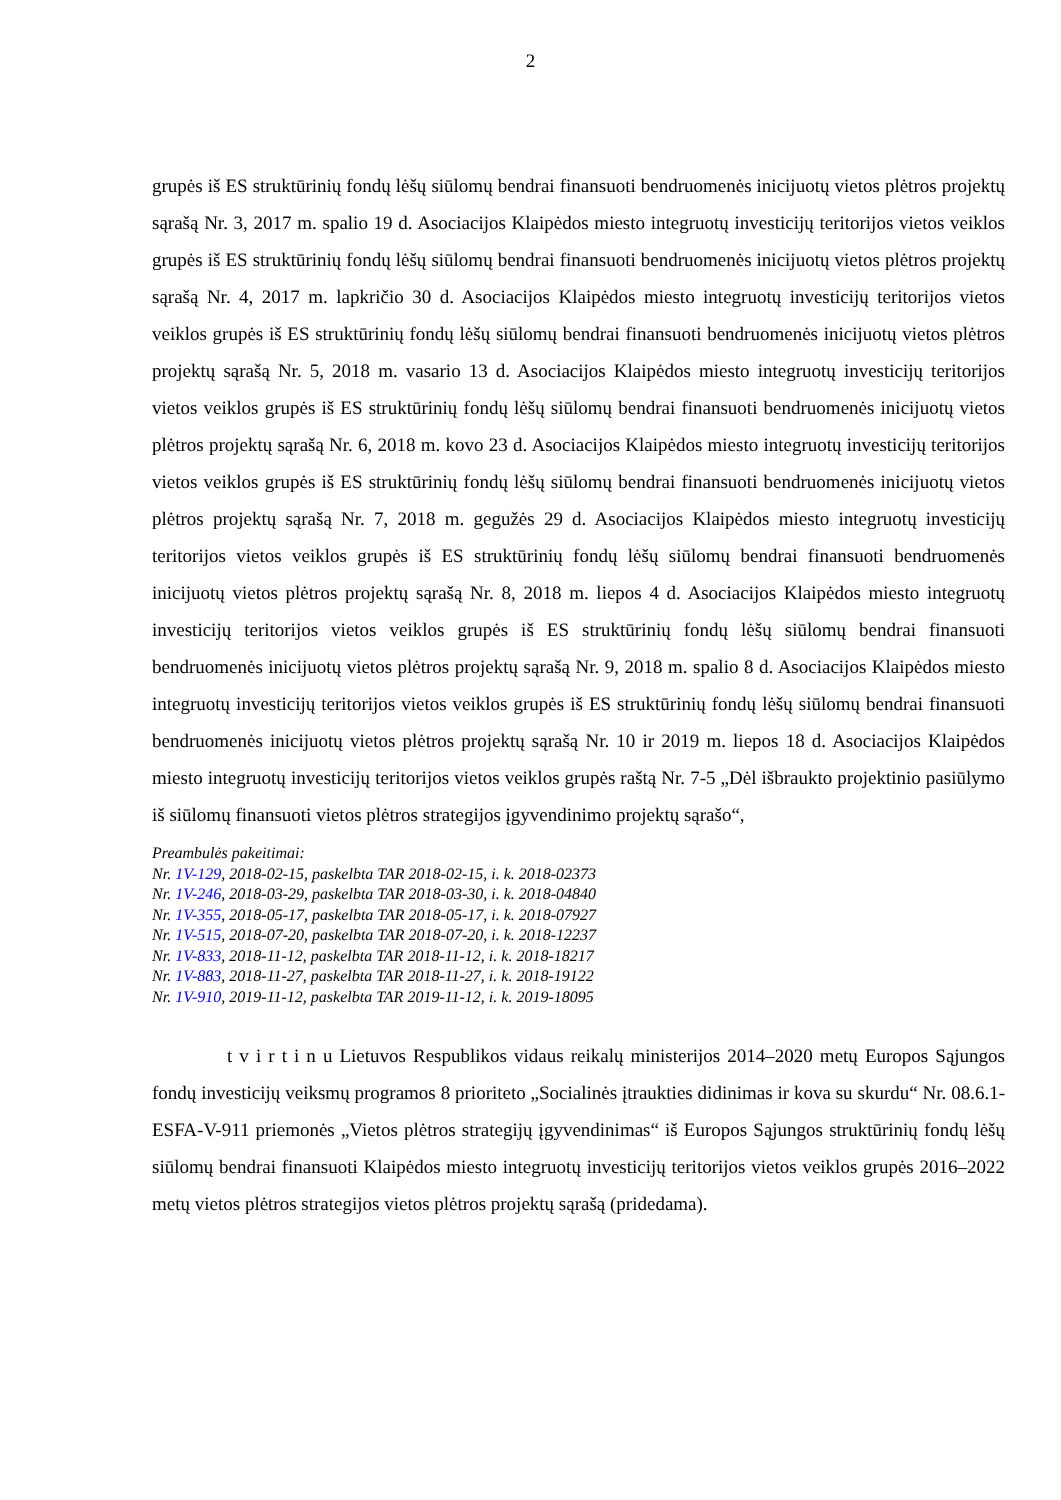2
grupės iš ES struktūrinių fondų lėšų siūlomų bendrai finansuoti bendruomenės inicijuotų vietos plėtros projektų sąrašą Nr. 3, 2017 m. spalio 19 d. Asociacijos Klaipėdos miesto integruotų investicijų teritorijos vietos veiklos grupės iš ES struktūrinių fondų lėšų siūlomų bendrai finansuoti bendruomenės inicijuotų vietos plėtros projektų sąrašą Nr. 4, 2017 m. lapkričio 30 d. Asociacijos Klaipėdos miesto integruotų investicijų teritorijos vietos veiklos grupės iš ES struktūrinių fondų lėšų siūlomų bendrai finansuoti bendruomenės inicijuotų vietos plėtros projektų sąrašą Nr. 5, 2018 m. vasario 13 d. Asociacijos Klaipėdos miesto integruotų investicijų teritorijos vietos veiklos grupės iš ES struktūrinių fondų lėšų siūlomų bendrai finansuoti bendruomenės inicijuotų vietos plėtros projektų sąrašą Nr. 6, 2018 m. kovo 23 d. Asociacijos Klaipėdos miesto integruotų investicijų teritorijos vietos veiklos grupės iš ES struktūrinių fondų lėšų siūlomų bendrai finansuoti bendruomenės inicijuotų vietos plėtros projektų sąrašą Nr. 7, 2018 m. gegužės 29 d. Asociacijos Klaipėdos miesto integruotų investicijų teritorijos vietos veiklos grupės iš ES struktūrinių fondų lėšų siūlomų bendrai finansuoti bendruomenės inicijuotų vietos plėtros projektų sąrašą Nr. 8, 2018 m. liepos 4 d. Asociacijos Klaipėdos miesto integruotų investicijų teritorijos vietos veiklos grupės iš ES struktūrinių fondų lėšų siūlomų bendrai finansuoti bendruomenės inicijuotų vietos plėtros projektų sąrašą Nr. 9, 2018 m. spalio 8 d. Asociacijos Klaipėdos miesto integruotų investicijų teritorijos vietos veiklos grupės iš ES struktūrinių fondų lėšų siūlomų bendrai finansuoti bendruomenės inicijuotų vietos plėtros projektų sąrašą Nr. 10 ir 2019 m. liepos 18 d. Asociacijos Klaipėdos miesto integruotų investicijų teritorijos vietos veiklos grupės raštą Nr. 7-5 „Dėl išbraukto projektinio pasiūlymo iš siūlomų finansuoti vietos plėtros strategijos įgyvendinimo projektų sąrašo“,
Preambulės pakeitimai:
Nr. 1V-129, 2018-02-15, paskelbta TAR 2018-02-15, i. k. 2018-02373
Nr. 1V-246, 2018-03-29, paskelbta TAR 2018-03-30, i. k. 2018-04840
Nr. 1V-355, 2018-05-17, paskelbta TAR 2018-05-17, i. k. 2018-07927
Nr. 1V-515, 2018-07-20, paskelbta TAR 2018-07-20, i. k. 2018-12237
Nr. 1V-833, 2018-11-12, paskelbta TAR 2018-11-12, i. k. 2018-18217
Nr. 1V-883, 2018-11-27, paskelbta TAR 2018-11-27, i. k. 2018-19122
Nr. 1V-910, 2019-11-12, paskelbta TAR 2019-11-12, i. k. 2019-18095
t v i r t i n u Lietuvos Respublikos vidaus reikalų ministerijos 2014–2020 metų Europos Sąjungos fondų investicijų veiksmų programos 8 prioriteto „Socialinės įtraukties didinimas ir kova su skurdu“ Nr. 08.6.1-ESFA-V-911 priemonės „Vietos plėtros strategijų įgyvendinimas“ iš Europos Sąjungos struktūrinių fondų lėšų siūlomų bendrai finansuoti Klaipėdos miesto integruotų investicijų teritorijos vietos veiklos grupės 2016–2022 metų vietos plėtros strategijos vietos plėtros projektų sąrašą (pridedama).